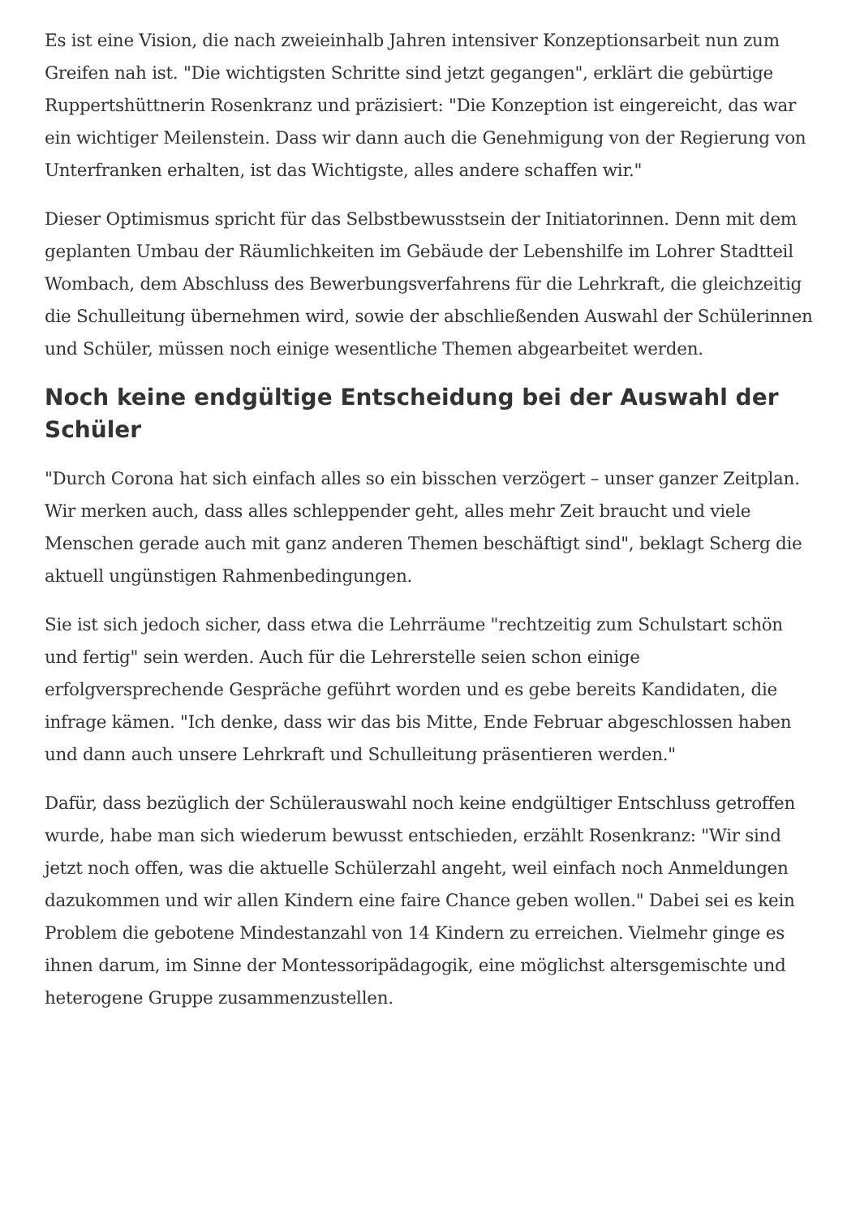Es ist eine Vision, die nach zweieinhalb Jahren intensiver Konzeptionsarbeit nun zum Greifen nah ist. "Die wichtigsten Schritte sind jetzt gegangen", erklärt die gebürtige Ruppertshüttnerin Rosenkranz und präzisiert: "Die Konzeption ist eingereicht, das war ein wichtiger Meilenstein. Dass wir dann auch die Genehmigung von der Regierung von Unterfranken erhalten, ist das Wichtigste, alles andere schaffen wir."
Dieser Optimismus spricht für das Selbstbewusstsein der Initiatorinnen. Denn mit dem geplanten Umbau der Räumlichkeiten im Gebäude der Lebenshilfe im Lohrer Stadtteil Wombach, dem Abschluss des Bewerbungsverfahrens für die Lehrkraft, die gleichzeitig die Schulleitung übernehmen wird, sowie der abschließenden Auswahl der Schülerinnen und Schüler, müssen noch einige wesentliche Themen abgearbeitet werden.
Noch keine endgültige Entscheidung bei der Auswahl der Schüler
"Durch Corona hat sich einfach alles so ein bisschen verzögert – unser ganzer Zeitplan. Wir merken auch, dass alles schleppender geht, alles mehr Zeit braucht und viele Menschen gerade auch mit ganz anderen Themen beschäftigt sind", beklagt Scherg die aktuell ungünstigen Rahmenbedingungen.
Sie ist sich jedoch sicher, dass etwa die Lehrräume "rechtzeitig zum Schulstart schön und fertig" sein werden. Auch für die Lehrerstelle seien schon einige erfolgversprechende Gespräche geführt worden und es gebe bereits Kandidaten, die infrage kämen. "Ich denke, dass wir das bis Mitte, Ende Februar abgeschlossen haben und dann auch unsere Lehrkraft und Schulleitung präsentieren werden."
Dafür, dass bezüglich der Schülerauswahl noch keine endgültiger Entschluss getroffen wurde, habe man sich wiederum bewusst entschieden, erzählt Rosenkranz: "Wir sind jetzt noch offen, was die aktuelle Schülerzahl angeht, weil einfach noch Anmeldungen dazukommen und wir allen Kindern eine faire Chance geben wollen." Dabei sei es kein Problem die gebotene Mindestanzahl von 14 Kindern zu erreichen. Vielmehr ginge es ihnen darum, im Sinne der Montessoripädagogik, eine möglichst altersgemischte und heterogene Gruppe zusammenzustellen.